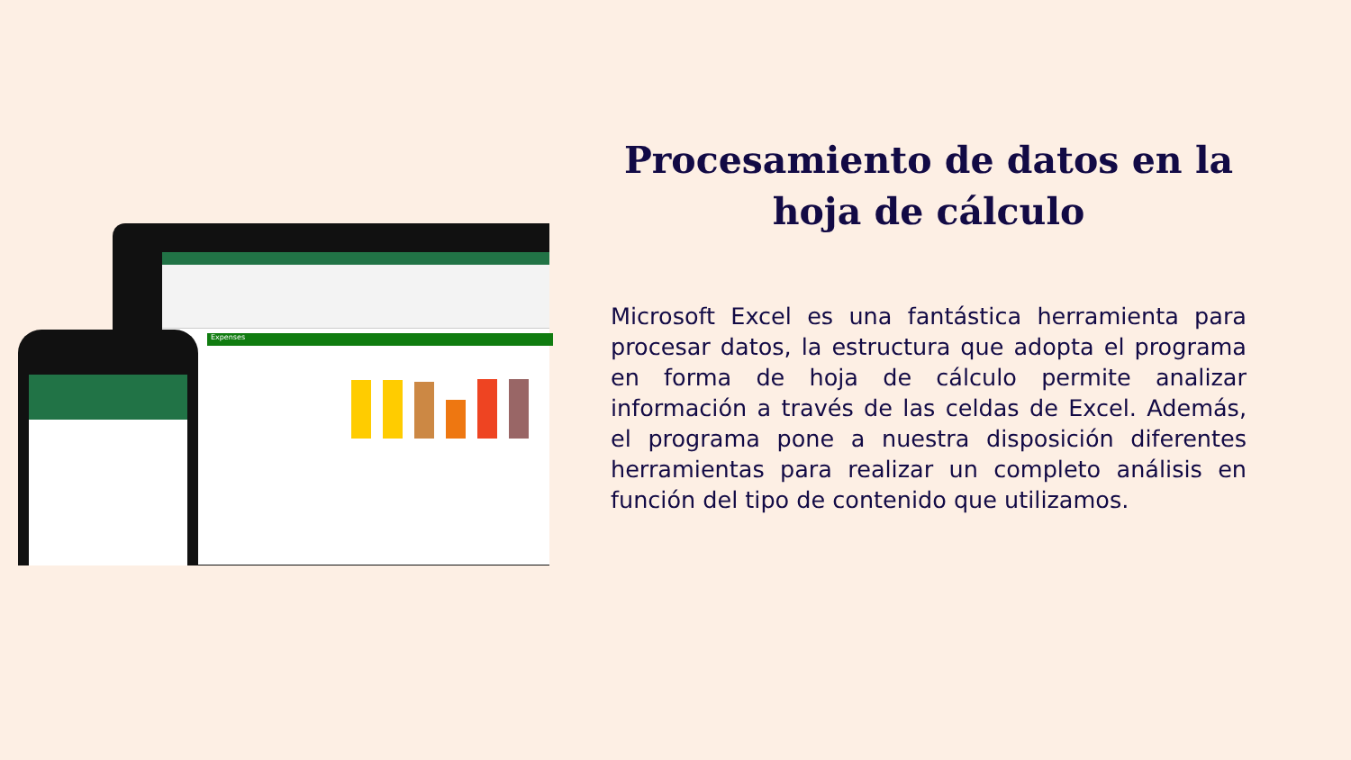Expenses
Procesamiento de datos en la hoja de cálculo
Microsoft Excel es una fantástica herramienta para procesar datos, la estructura que adopta el programa en forma de hoja de cálculo permite analizar información a través de las celdas de Excel. Además, el programa pone a nuestra disposición diferentes herramientas para realizar un completo análisis en función del tipo de contenido que utilizamos.